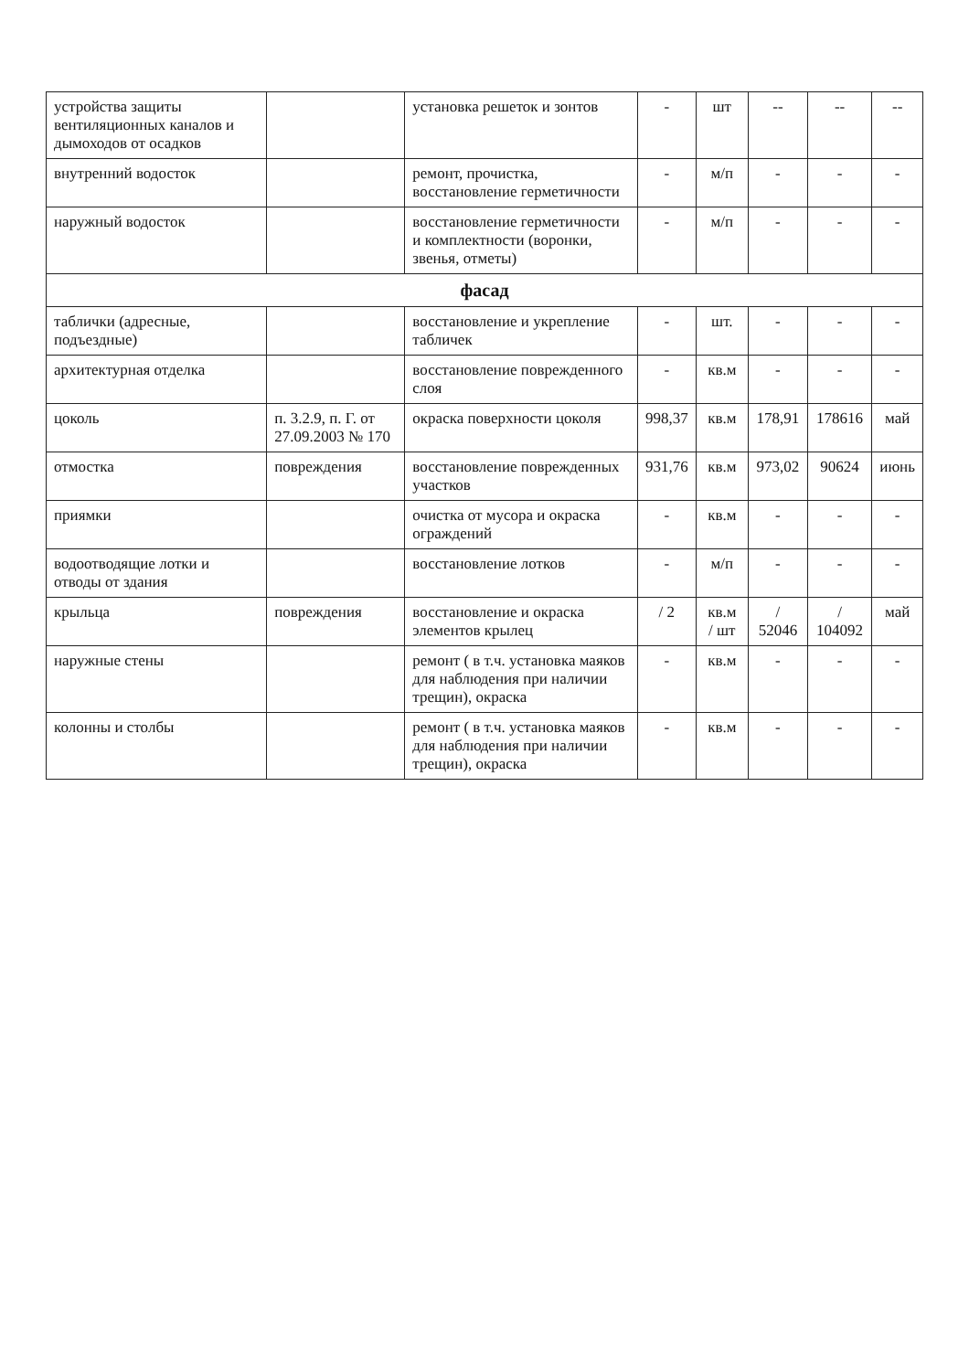| устройства защиты вентиляционных каналов и дымоходов от осадков | | установка решеток и зонтов | - | шт | -- | -- | -- |
| внутренний водосток | | ремонт, прочистка, восстановление герметичности | - | м/п | - | - | - |
| наружный водосток | | восстановление герметичности и комплектности (воронки, звенья, отметы) | - | м/п | - | - | - |
| фасад | | | | | | | |
| таблички (адресные, подъездные) | | восстановление и укрепление табличек | - | шт. | - | - | - |
| архитектурная отделка | | восстановление поврежденного слоя | - | кв.м | - | - | - |
| цоколь | п. 3.2.9, п. Г. от 27.09.2003 № 170 | окраска поверхности цоколя | 998,37 | кв.м | 178,91 | 178616 | май |
| отмостка | повреждения | восстановление поврежденных участков | 931,76 | кв.м | 973,02 | 90624 | июнь |
| приямки | | очистка от мусора и окраска ограждений | - | кв.м | - | - | - |
| водоотводящие лотки и отводы от здания | | восстановление лотков | - | м/п | - | - | - |
| крыльца | повреждения | восстановление и окраска элементов крылец | / 2 | кв.м / шт | / 52046 | / 104092 | май |
| наружные стены | | ремонт ( в т.ч. установка маяков для наблюдения при наличии трещин), окраска | - | кв.м | - | - | - |
| колонны и столбы | | ремонт ( в т.ч. установка маяков для наблюдения при наличии трещин), окраска | - | кв.м | - | - | - |